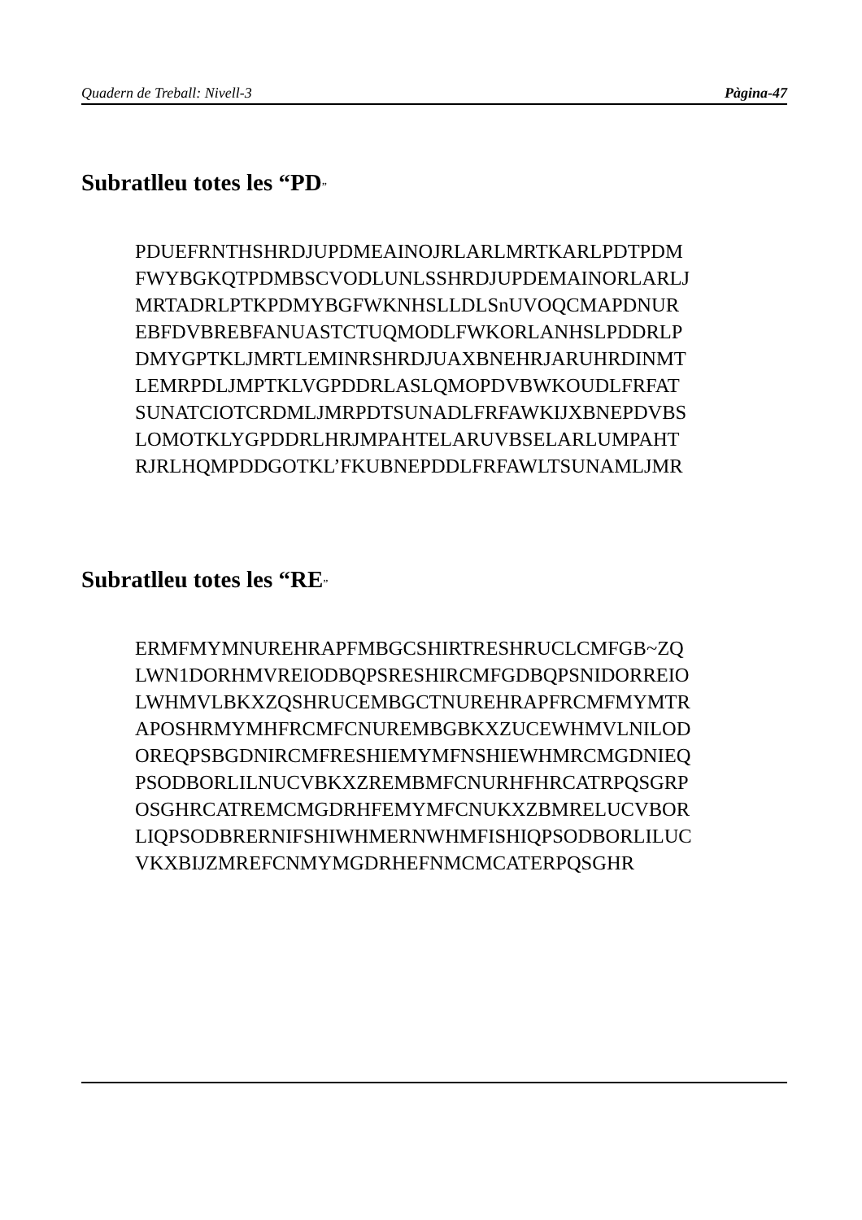Quadern de Treball: Nivell-3 Pàgina-47
Subratlleu totes les “PD”
PDUEFRNTHSHRDJUPDMEAINOJRLARLMRTKARLPDTPDM
FWYBGKQTPDMBSCVODLUNLSSHRDJUPDEMAINORLARLJ
MRTADRLPTKPDMYBGFWKNHSLLDLSnUVOQCMAPDNUR
EBFDVBREBFANUASTCTUQMODLFWKORLANHSLPDDRLP
DMYGPTKLJMRTLEMINRSHRDJUAXBNEHRJARUHRDINMT
LEMRPDLJMPTKLVGPDDRLASLQMOPDVBWKOUDLFRFAT
SUNATCIOTCRDMLJMRPDTSUNADLFRFAWKIJXBNEPDVBS
LOMOTKLYGPDDRLHRJMPAHTELARUVBSELARLUMPAHT
RJRLHQMPDDGOTKL’FKUBNEPDDLFRFAWLTSUNAMLJMR
Subratlleu totes les “RE”
ERMFMYMNUREHRAPFMBGCSHIRTRESHRUCLCMFGB~ZQ
LWN1DORHMVREIODBQPSRESHIRCMFGDBQPSNIDORREIO
LWHMVLBKXZQSHRUCEMBGCTNUREHRAPFRCMFMYMTR
APOSHRMYMHFRCMFCNUREMBGBKXZUCEWHMVLNILOD
OREQPSBGDNIRCMFRESHIEMYMFNSHIEWHMRCMGDNIEQ
PSODBORLILNUCVBKXZREMBMFCNURHFHRCATRPQSGRP
OSGHRCATREMCMGDRHFEMYMFCNUKXZBMRELUCVBOR
LIQPSODBRERNIFSHIWHMERNWHMFISHIQPSODBORLILUC
VKXBIJZMREFCNMYMGDRHEFNMCMCATERPQSGHR